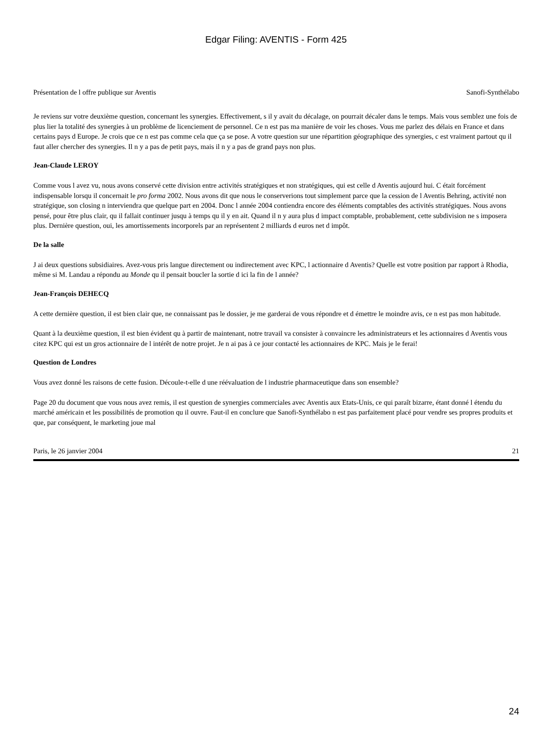Edgar Filing: AVENTIS - Form 425
Présentation de l offre publique sur Aventis Sanofi-Synthélabo
Je reviens sur votre deuxième question, concernant les synergies. Effectivement, s il y avait du décalage, on pourrait décaler dans le temps. Mais vous semblez une fois de plus lier la totalité des synergies à un problème de licenciement de personnel. Ce n est pas ma manière de voir les choses. Vous me parlez des délais en France et dans certains pays d Europe. Je crois que ce n est pas comme cela que ça se pose. A votre question sur une répartition géographique des synergies, c est vraiment partout qu il faut aller chercher des synergies. Il n y a pas de petit pays, mais il n y a pas de grand pays non plus.
Jean-Claude LEROY
Comme vous l avez vu, nous avons conservé cette division entre activités stratégiques et non stratégiques, qui est celle d Aventis aujourd hui. C était forcément indispensable lorsqu il concernait le pro forma 2002. Nous avons dit que nous le conserverions tout simplement parce que la cession de l Aventis Behring, activité non stratégique, son closing n interviendra que quelque part en 2004. Donc l année 2004 contiendra encore des éléments comptables des activités stratégiques. Nous avons pensé, pour être plus clair, qu il fallait continuer jusqu à temps qu il y en ait. Quand il n y aura plus d impact comptable, probablement, cette subdivision ne s imposera plus. Dernière question, oui, les amortissements incorporels par an représentent 2 milliards d euros net d impôt.
De la salle
J ai deux questions subsidiaires. Avez-vous pris langue directement ou indirectement avec KPC, l actionnaire d Aventis? Quelle est votre position par rapport à Rhodia, même si M. Landau a répondu au Monde qu il pensait boucler la sortie d ici la fin de l année?
Jean-François DEHECQ
A cette dernière question, il est bien clair que, ne connaissant pas le dossier, je me garderai de vous répondre et d émettre le moindre avis, ce n est pas mon habitude.
Quant à la deuxième question, il est bien évident qu à partir de maintenant, notre travail va consister à convaincre les administrateurs et les actionnaires d Aventis vous citez KPC qui est un gros actionnaire de l intérêt de notre projet. Je n ai pas à ce jour contacté les actionnaires de KPC. Mais je le ferai!
Question de Londres
Vous avez donné les raisons de cette fusion. Découle-t-elle d une réévaluation de l industrie pharmaceutique dans son ensemble?
Page 20 du document que vous nous avez remis, il est question de synergies commerciales avec Aventis aux Etats-Unis, ce qui paraît bizarre, étant donné l étendu du marché américain et les possibilités de promotion qu il ouvre. Faut-il en conclure que Sanofi-Synthélabo n est pas parfaitement placé pour vendre ses propres produits et que, par conséquent, le marketing joue mal
Paris, le 26 janvier 2004 21
24